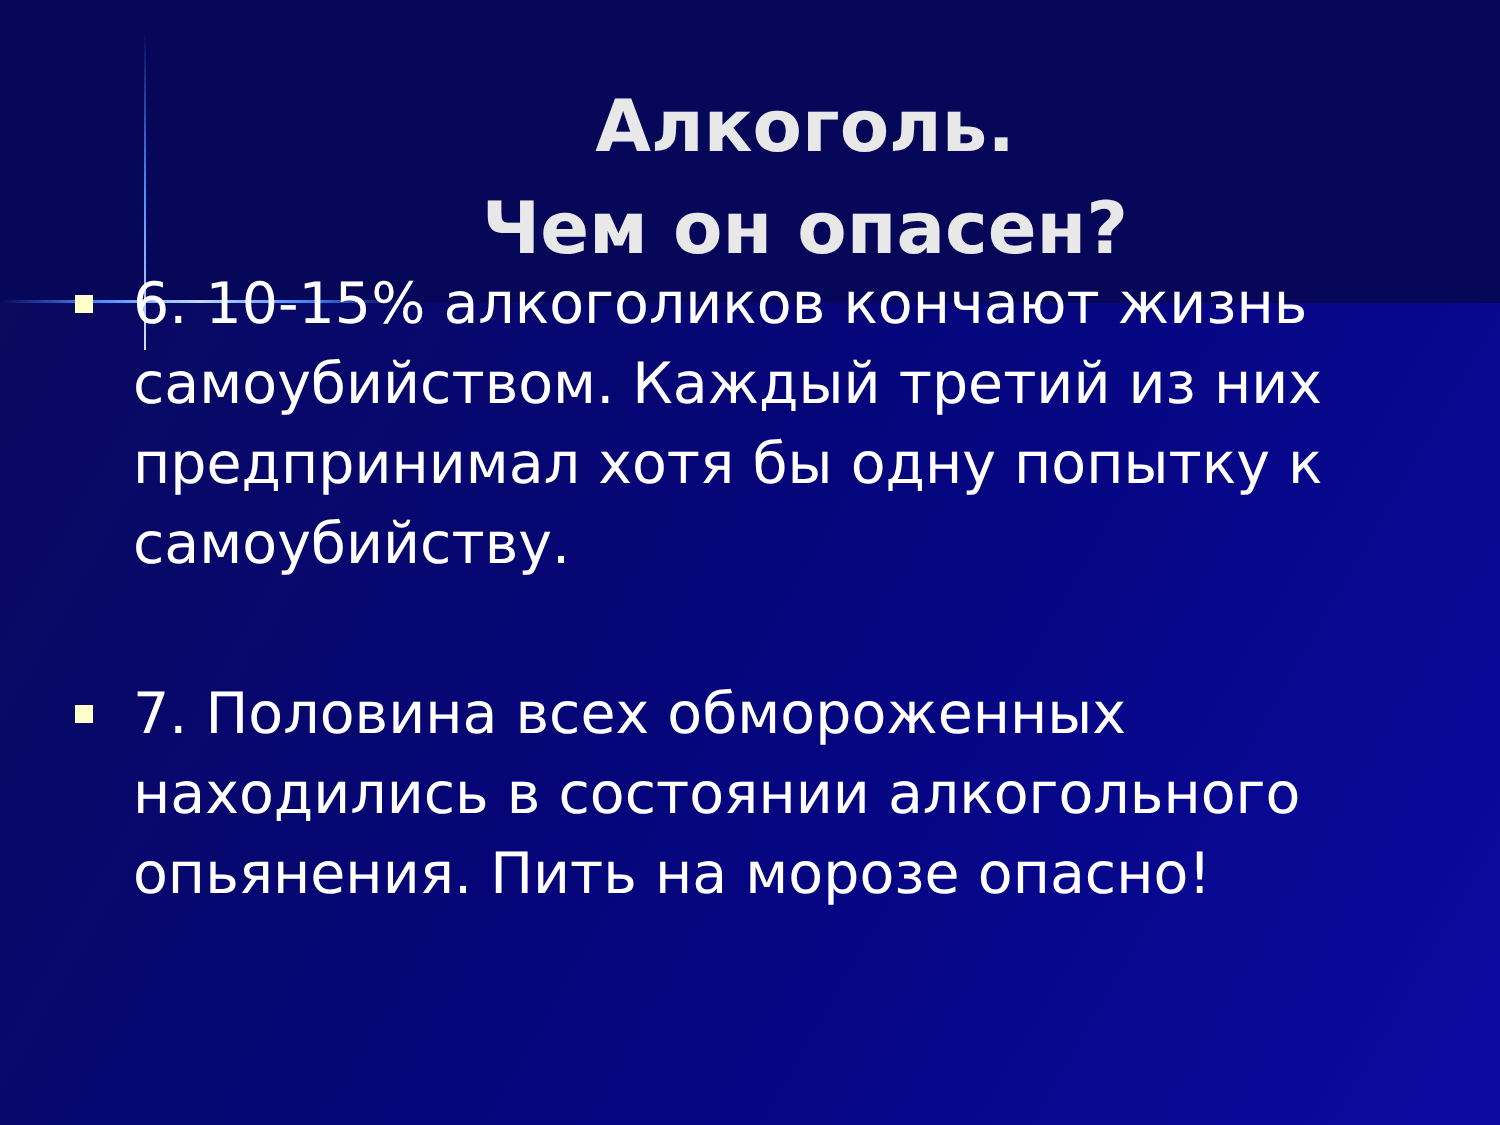Алкоголь.
Чем он опасен?
6. 10-15% алкоголиков кончают жизнь самоубийством. Каждый третий из них предпринимал хотя бы одну попытку к самоубийству.
7. Половина всех обмороженных находились в состоянии алкогольного опьянения. Пить на морозе опасно!